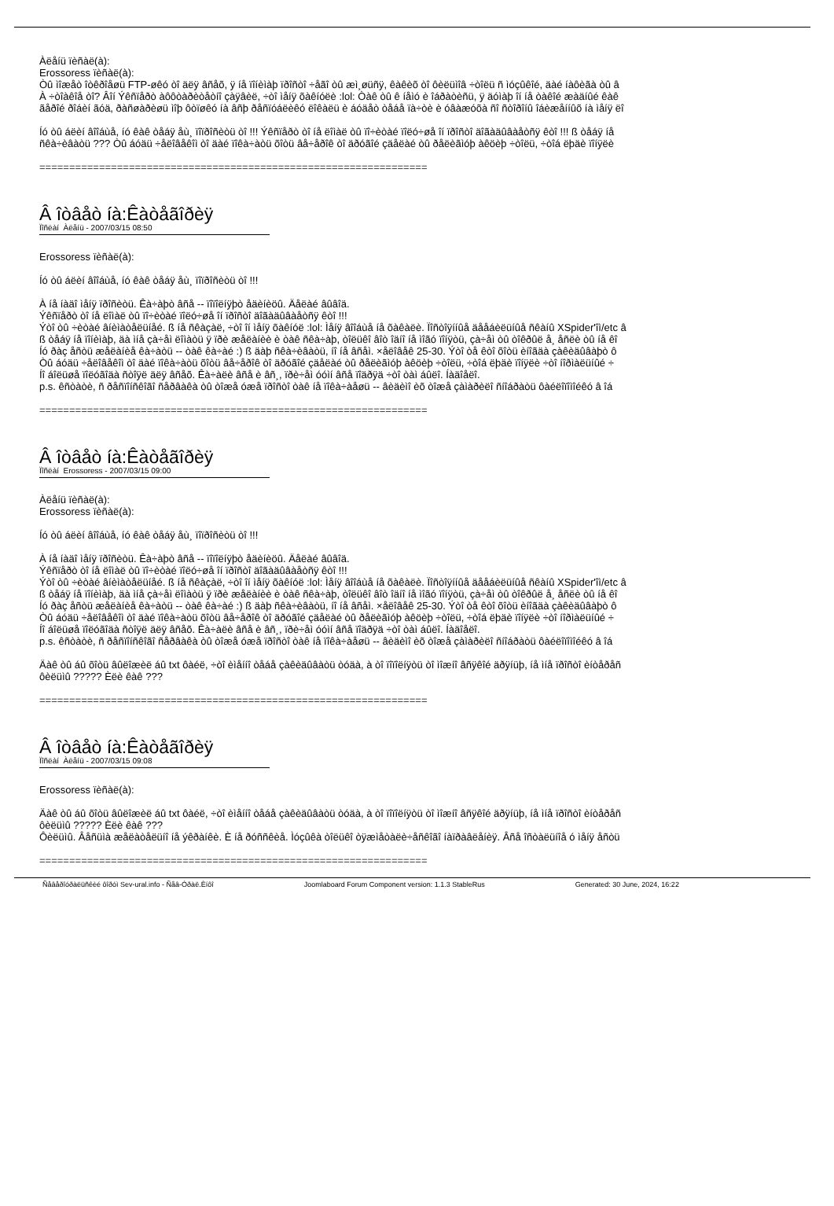Àëåíü ïèñàë(à):
Erossoress ïèñàë(à):
Òû ìîæåò îòêðîåøü FTP-øêó òî äëÿ âñåõ, ÿ íå ïîíèìàþ ïðîñòî ÷åãî òû æì¸øüñÿ, êàêèõ òî ôèëüìîâ ÷òîëü ñ ìóçûêîé, äàé íàôèãà òû â
À ÷òîàêîå òî? Âîí Ýêñïåðò àôôòàðèòåòíî çàÿâèë, ÷òî ìåíÿ õàêíóëè :lol: Òàê òû ê íåìó è îáðàòèñü, ÿ äóìàþ îí íå òàêîé æàäíûé êàê
ãåðîé ðîáèí ãóä, ðàñøàðèøü ìîþ ôòïøêó íà âñþ ðåñïóáëèêó ëîêàëü è áóäåò òåáå ïà÷òè è óâàæóõà ñî ñòîðîíû îáèæåííûõ íà ìåíÿ ëî
Íó òû áëèí âîîáùå, íó êàê òåáÿ åù¸ ïîïðîñèòü òî !!! Ýêñïåðò òî íå ëîìàë òû ïî÷èòàé ïîëó÷øå îí ïðîñòî äîãàäûâàåòñÿ êòî !!! ß òåáÿ íå
ñêà÷èâàòü ??? Òû áóäü ÷åëîâåêîì òî äàé ïîêà÷àòü õîòü âå÷åðîê òî äðóãîé çäåëàé òû ðåëèãìóþ àêöèþ ÷òîëü, ÷òîá ëþäè ïîíÿëè
=================================================================
Â îòâåò íà:Êàòåãîðèÿ
Ïîñëàí Àëåíü - 2007/03/15 08:50
Erossoress ïèñàë(à):
Íó òû áëèí âîîáùå, íó êàê òåáÿ åù¸ ïîïðîñèòü òî !!!
À íå íàäî ìåíÿ ïðîñèòü. Êà÷àþò âñå -- ïîïîëíÿþò åäèíèöû. Äåëàé âûâîä.
Ýêñïåðò òî íå ëîìàë òû ïî÷èòàé ïîëó÷øå îí ïðîñòî äîãàäûâàåòñÿ êòî !!!
Ýòî òû ÷èòàé âíèìàòåëüíåé. ß íå ñêàçàë, ÷òî îí ìåíÿ õàêíóë :lol: Ìåíÿ âîîáùå íå õàêàëè. Ïîñòîÿííûå äååáèëüíûå ñêàíû XSpider'îì/etc â
ß òåáÿ íå ïîíèìàþ, äà ìíå çà÷åì ëîìàòü ÿ ïðè æåëàíèè è òàê ñêà÷àþ, òîëüêî âîò îäíî íå ìîãó ïîíÿòü, çà÷åì òû òîêðûë å¸ åñëè òû íå êî
Íó ðàç åñòü æåëàíèå êà÷àòü -- òàê êà÷àé :) ß äàþ ñêà÷èâàòü, íî íå âñåì. ×åëîâåê 25-30. Ýòî òå êòî õîòü èíîãäà çàêèäûâàþò ô
Òû áóäü ÷åëîâåêîì òî äàé ïîêà÷àòü õîòü âå÷åðîê òî äðóãîé çäåëàé òû ðåëèãìóþ àêöèþ ÷òîëü, ÷òîá ëþäè ïîíÿëè ÷òî íîðìàëüíûé ÷
Íî áîëüøå ïîëóãîäà ñòîÿë äëÿ âñåõ. Êà÷àëè âñå è âñ¸, ïðè÷åì óóìí âñå ïîäðÿä ÷òî òàì áûëî. Íàäîåëî.
p.s. êñòàòè, ñ ðåñïîíñêîãî ñåðâàêà òû òîæå óæå ïðîñòî òàê íå ïîêà÷àåøü -- âèäèìî èõ òîæå çàìàðèëî ñíîáðàòü ôàéëîïîìîéêó â îá
=================================================================
Â îòâåò íà:Êàòåãîðèÿ
Ïîñëàí Erossoress - 2007/03/15 09:00
Àëåíü ïèñàë(à):
Erossoress ïèñàë(à):
Íó òû áëèí âîîáùå, íó êàê òåáÿ åù¸ ïîïðîñèòü òî !!!
À íå íàäî ìåíÿ ïðîñèòü. Êà÷àþò âñå -- ïîïîëíÿþò åäèíèöû. Äåëàé âûâîä.
Ýêñïåðò òî íå ëîìàë òû ïî÷èòàé ïîëó÷øå îí ïðîñòî äîãàäûâàåòñÿ êòî !!!
Ýòî òû ÷èòàé âíèìàòåëüíåé. ß íå ñêàçàë, ÷òî îí ìåíÿ õàêíóë :lol: Ìåíÿ âîîáùå íå õàêàëè. Ïîñòîÿííûå äååáèëüíûå ñêàíû XSpider'îì/etc â
ß òåáÿ íå ïîíèìàþ, äà ìíå çà÷åì ëîìàòü ÿ ïðè æåëàíèè è òàê ñêà÷àþ, òîëüêî âîò îäíî íå ìîãó ïîíÿòü, çà÷åì òû òîêðûë å¸ åñëè òû íå êî
Íó ðàç åñòü æåëàíèå êà÷àòü -- òàê êà÷àé :) ß äàþ ñêà÷èâàòü, íî íå âñåì. ×åëîâåê 25-30. Ýòî òå êòî õîòü èíîãäà çàêèäûâàþò ô
Òû áóäü ÷åëîâåêîì òî äàé ïîêà÷àòü õîòü âå÷åðîê òî äðóãîé çäåëàé òû ðåëèãìóþ àêöèþ ÷òîëü, ÷òîá ëþäè ïîíÿëè ÷òî íîðìàëüíûé ÷
Íî áîëüøå ïîëóãîäà ñòîÿë äëÿ âñåõ. Êà÷àëè âñå è âñ¸, ïðè÷åì óóìí âñå ïîäðÿä ÷òî òàì áûëî. Íàäîåëî.
p.s. êñòàòè, ñ ðåñïîíñêîãî ñåðâàêà òû òîæå óæå ïðîñòî òàê íå ïîêà÷àåøü -- âèäèìî èõ òîæå çàìàðèëî ñíîáðàòü ôàéëîïîìîéêó â îá
Äàê òû áû õîòü âûëîæèë áû txt ôàéë, ÷òî èìåííî òåáå çàêèäûâàòü òóäà, à òî ïîïîëíÿòü òî ìîæíî âñÿêîé äðÿíüþ, íå ìíå ïðîñòî èíòåðåñ
ôèëüìû ????? Èëè êàê ???
=================================================================
Â îòâåò íà:Êàòåãîðèÿ
Ïîñëàí Àëåíü - 2007/03/15 09:08
Erossoress ïèñàë(à):
Äàê òû áû õîòü âûëîæèë áû txt ôàéë, ÷òî èìåííî òåáå çàêèäûâàòü òóäà, à òî ïîïîëíÿòü òî ìîæíî âñÿêîé äðÿíüþ, íå ìíå ïðîñòî èíòåðåñ
ôèëüìû ????? Èëè êàê ???
Ôèëüìû. Âåñüìà æåëàòåëüíî íå ýêðàíêè. È íå ðóññêèå. Ìóçûêà òîëüêî òÿæìåòàëè÷åñêîãî íàïðàâëåíèÿ. Âñå îñòàëüíîå ó ìåíÿ åñòü
=================================================================
Ñåâåðîóðàëüñêèé ôîðóì Sev-ural.info - Ñåâ-Óðàë.Èíôî Joomlaboard Forum Component version: 1.1.3 StableRus Generated: 30 June, 2024, 16:22